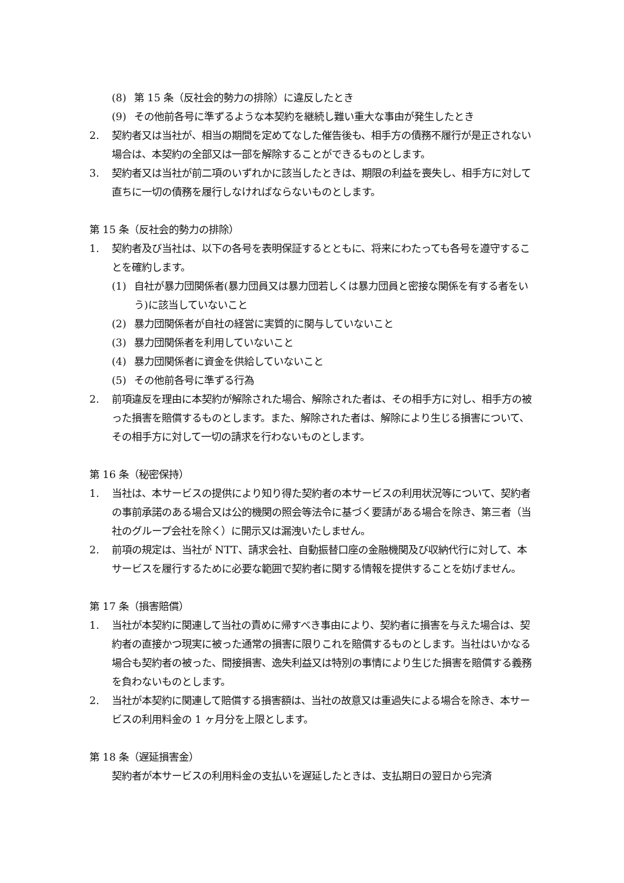(8) 第 15 条（反社会的勢力の排除）に違反したとき
(9) その他前各号に準ずるような本契約を継続し難い重大な事由が発生したとき
2. 契約者又は当社が、相当の期間を定めてなした催告後も、相手方の債務不履行が是正されない場合は、本契約の全部又は一部を解除することができるものとします。
3. 契約者又は当社が前二項のいずれかに該当したときは、期限の利益を喪失し、相手方に対して直ちに一切の債務を履行しなければならないものとします。
第 15 条（反社会的勢力の排除）
1. 契約者及び当社は、以下の各号を表明保証するとともに、将来にわたっても各号を遵守することを確約します。
(1) 自社が暴力団関係者(暴力団員又は暴力団若しくは暴力団員と密接な関係を有する者をいう)に該当していないこと
(2) 暴力団関係者が自社の経営に実質的に関与していないこと
(3) 暴力団関係者を利用していないこと
(4) 暴力団関係者に資金を供給していないこと
(5) その他前各号に準ずる行為
2. 前項違反を理由に本契約が解除された場合、解除された者は、その相手方に対し、相手方の被った損害を賠償するものとします。また、解除された者は、解除により生じる損害について、その相手方に対して一切の請求を行わないものとします。
第 16 条（秘密保持）
1. 当社は、本サービスの提供により知り得た契約者の本サービスの利用状況等について、契約者の事前承諾のある場合又は公的機関の照会等法令に基づく要請がある場合を除き、第三者（当社のグループ会社を除く）に開示又は漏洩いたしません。
2. 前項の規定は、当社が NTT、請求会社、自動振替口座の金融機関及び収納代行に対して、本サービスを履行するために必要な範囲で契約者に関する情報を提供することを妨げません。
第 17 条（損害賠償）
1. 当社が本契約に関連して当社の責めに帰すべき事由により、契約者に損害を与えた場合は、契約者の直接かつ現実に被った通常の損害に限りこれを賠償するものとします。当社はいかなる場合も契約者の被った、間接損害、逸失利益又は特別の事情により生じた損害を賠償する義務を負わないものとします。
2. 当社が本契約に関連して賠償する損害額は、当社の故意又は重過失による場合を除き、本サービスの利用料金の 1 ヶ月分を上限とします。
第 18 条（遅延損害金）
契約者が本サービスの利用料金の支払いを遅延したときは、支払期日の翌日から完済